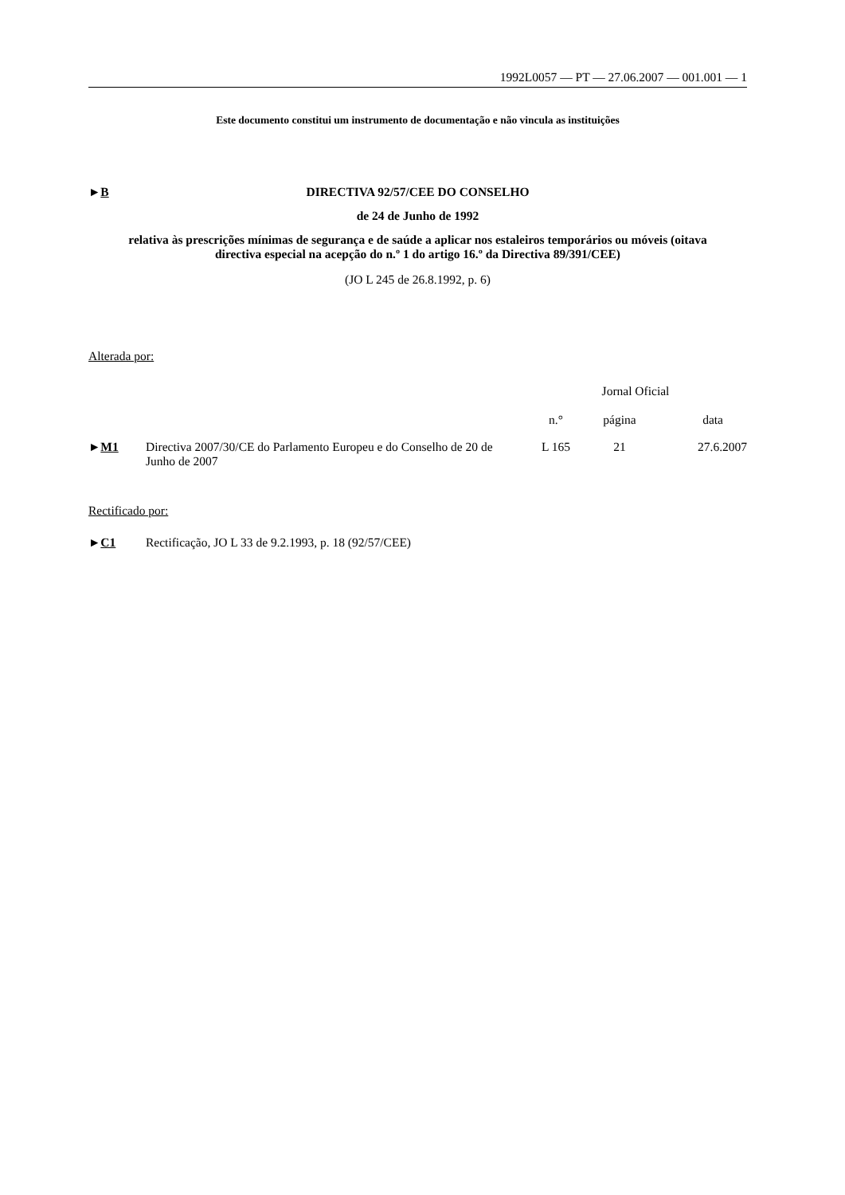1992L0057 — PT — 27.06.2007 — 001.001 — 1
Este documento constitui um instrumento de documentação e não vincula as instituições
►B DIRECTIVA 92/57/CEE DO CONSELHO
de 24 de Junho de 1992
relativa às prescrições mínimas de segurança e de saúde a aplicar nos estaleiros temporários ou móveis (oitava directiva especial na acepção do n.º 1 do artigo 16.º da Directiva 89/391/CEE)
(JO L 245 de 26.8.1992, p. 6)
Alterada por:
| | | Jornal Oficial | | |
| | | n.° | página | data |
| ► M1 | Directiva 2007/30/CE do Parlamento Europeu e do Conselho de 20 de Junho de 2007 | L 165 | 21 | 27.6.2007 |
Rectificado por:
| ► C1 | Rectificação, JO L 33 de 9.2.1993, p. 18 (92/57/CEE) |